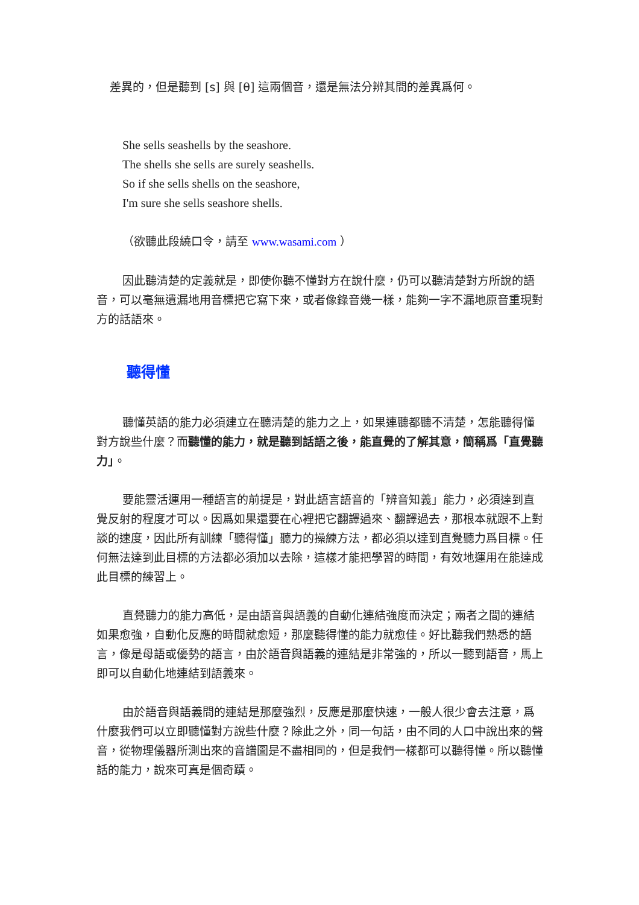差異的，但是聽到 [s] 與 [θ] 這兩個音，還是無法分辨其間的差異爲何。
She sells seashells by the seashore.
The shells she sells are surely seashells.
So if she sells shells on the seashore,
I'm sure she sells seashore shells.
（欲聽此段繞口令，請至 www.wasami.com ）
因此聽清楚的定義就是，即使你聽不懂對方在說什麼，仍可以聽清楚對方所說的語音，可以毫無遺漏地用音標把它寫下來，或者像錄音幾一樣，能夠一字不漏地原音重現對方的話語來。
聽得懂
聽懂英語的能力必須建立在聽清楚的能力之上，如果連聽都聽不清楚，怎能聽得懂對方說些什麼？而聽懂的能力，就是聽到話語之後，能直覺的了解其意，簡稱爲「直覺聽力」。
要能靈活運用一種語言的前提是，對此語言語音的「辨音知義」能力，必須達到直覺反射的程度才可以。因爲如果還要在心裡把它翻譯過來、翻譯過去，那根本就跟不上對談的速度，因此所有訓練「聽得懂」聽力的操練方法，都必須以達到直覺聽力爲目標。任何無法達到此目標的方法都必須加以去除，這樣才能把學習的時間，有效地運用在能達成此目標的練習上。
直覺聽力的能力高低，是由語音與語義的自動化連結強度而決定；兩者之間的連結如果愈強，自動化反應的時間就愈短，那麼聽得懂的能力就愈佳。好比聽我們熟悉的語言，像是母語或優勢的語言，由於語音與語義的連結是非常強的，所以一聽到語音，馬上即可以自動化地連結到語義來。
由於語音與語義間的連結是那麼強烈，反應是那麼快速，一般人很少會去注意，爲什麼我們可以立即聽懂對方說些什麼？除此之外，同一句話，由不同的人口中說出來的聲音，從物理儀器所測出來的音譜圖是不盡相同的，但是我們一樣都可以聽得懂。所以聽懂話的能力，說來可真是個奇蹟。